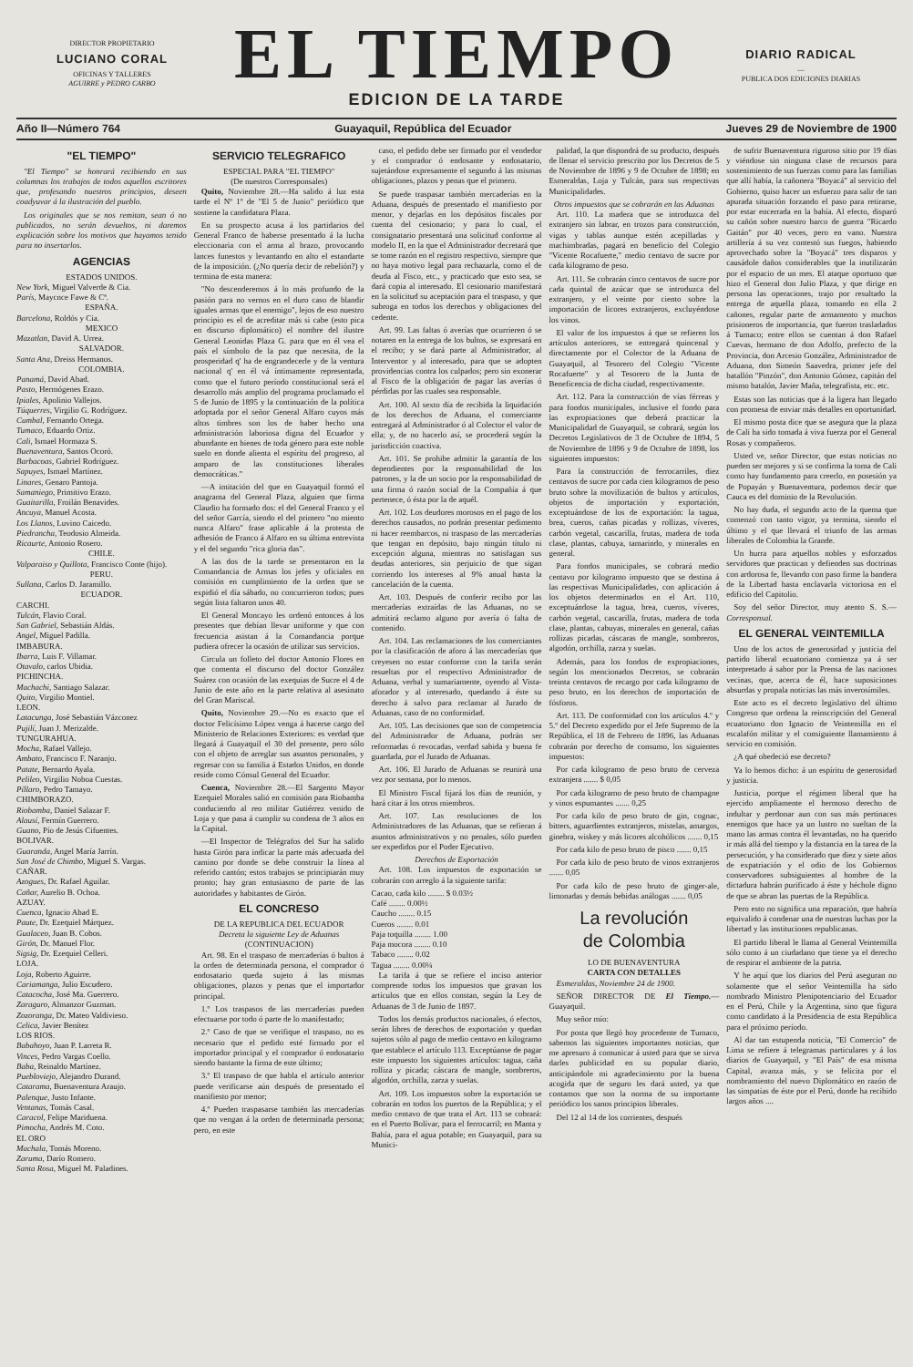DIRECTOR PROPIETARIO
LUCIANO CORAL
OFICINAS Y TALLERES
AGUIRRE y PEDRO CARBO
EL TIEMPO
EDICION DE LA TARDE
DIARIO RADICAL
—
PUBLICA DOS EDICIONES DIARIAS
Año II—Número 764 Guayaquil, República del Ecuador Jueves 29 de Noviembre de 1900
"EL TIEMPO"
"El Tiempo" se honrará recibiendo en sus columnas los trabajos de todos aquellos escritores que, profesando nuestros principios, deseen coadyuvar á la ilustración del pueblo.
Los originales que se nos remitan, sean ó no publicados, no serán devueltos, ni daremos explicación sobre los motivos que hayamos tenido para no insertarlos.
AGENCIAS
ESTADOS UNIDOS.
New York, Miguel Valverde & Cia.
París, Maycnce Fawe & Cª.
ESPAÑA.
Barcelona, Roldós y Cia.
MEXICO
Mazatlan, David A. Urrea.
SALVADOR.
Santa Ana, Dreiss Hermanos.
COLOMBIA.
Panamá, David Abad.
Pasto, Hermógenes Erazo.
Ipiales, Apolinio Vallejos.
Túquerres, Virgilio G. Rodríguez.
Cumbal, Fernando Ortega.
Tumaco, Eduardo Ortiz.
Cali, Ismael Hormaza S.
Buenaventura, Santos Ocoró.
Barbacoas, Gabriel Rodríguez.
Sapuyes, Ismael Martínez.
Linares, Genaro Pantoja.
Samaniego, Primitivo Erazo.
Guaitarilla, Froilán Benavides.
Ancuya, Manuel Acosta.
Los Llanos, Luvino Caicedo.
Piedrancha, Teodosio Almeida.
Ricaurte, Antonio Rosero.
CHILE.
Valparaiso y Quillota, Francisco Conte (hijo).
PERU.
Sullana, Carlos D. Jaramillo.
ECUADOR.
CARCHI.
Tulcán, Flavio Coral.
San Gabriel, Sebastián Aldás.
Angel, Miguel Padilla.
IMBABURA.
Ibarra, Luis F. Villamar.
Otavalo, carlos Ubidia.
PICHINCHA.
Machachi, Santiago Salazar.
Quito, Virgilio Montiel.
LEON.
Latacunga, José Sebastián Vázconez
Pujilí, Juan J. Merizalde.
TUNGURAHUA.
Mocha, Rafael Vallejo.
Ambato, Francisco F. Naranjo.
Patate, Bernardo Ayala.
Pelileo, Virgilio Noboa Cuestas.
Píllaro, Pedro Tamayo.
CHIMBORAZO.
Riobamba, Daniel Salazar F.
Alausí, Fermín Guerrero.
Guano, Pío de Jesús Cifuentes.
BOLIVAR.
Guaranda, Angel María Jarrín.
San José de Chimbo, Miguel S. Vargas.
CAÑAR.
Azogues, Dr. Rafael Aguilar.
Cañar, Aurelio B. Ochoa.
AZUAY.
Cuenca, Ignacio Abad E.
Paute, Dr. Ezequiel Márquez.
Gualaceo, Juan B. Cobos.
Girón, Dr. Manuel Flor.
Sigsig, Dr. Ezequiel Celleri.
LOJA.
Loja, Roberto Aguirre.
Cariamanga, Julio Escudero.
Catacocha, José Ma. Guerrero.
Zaraguro, Almanzor Guzman.
Zozoranga, Dr. Mateo Valdivieso.
Celica, Javier Benítez
LOS RIOS.
Babahoyo, Juan P. Larreta R.
Vinces, Pedro Vargas Coello.
Baba, Reinaldo Martínez.
Puebloviejo, Alejandro Durand.
Catarama, Buenaventura Araujo.
Palenque, Justo Infante.
Ventanas, Tomás Casal.
Caracol, Felipe Mariduena.
Pimocha, Andrés M. Coto.
EL ORO
Machala, Tomás Moreno.
Zaruma, Darío Romero.
Santa Rosa, Miguel M. Paladines.
SERVICIO TELEGRAFICO
ESPECIAL PARA "EL TIEMPO"
(De nuestros Corresponsales)
Quito, Noviembre 28.—Ha salido á luz esta tarde el Nº 1º de "El 5 de Junio" periódico que sostiene la candidatura Plaza.
En su prospecto acusa á los partidarios del General Franco de haberse presentado á la lucha eleccionaria con el arma al brazo, provocando lances funestos y levantando en alto el estandarte de la imposición. (¿No quería decir de rebelión?) y termina de esta manera:
"No descenderemos á lo más profundo de la pasión para no vernos en el duro caso de blandir iguales armas que el enemigo", lejos de eso nuestro principio es el de acreditar más si cabe (esto pica en discurso diplomático) el nombre del ilustre General Leonidas Plaza G. para que en él vea el país el símbolo de la paz que necesita, de la prosperidad q' ha de engrandecerle y de la ventura nacional q' en él vá íntimamente representada, como que el futuro período constitucional será el desarrollo más amplio del programa proclamado el 5 de Junio de 1895 y la continuación de la política adoptada por el señor General Alfaro cuyos más altos timbres son los de haber hecho una administración laboriosa digna del Ecuador y abundante en bienes de toda género para este noble suelo en donde alienta el espíritu del progreso, al amparo de las constituciones liberales democráticas."
—A imitación del que en Guayaquil formó el anagrama del General Plaza, alguien que firma Claudio ha formado dos: el del General Franco y el del señor García, siendo el del primero "no miento nunca Alfaro" frase aplicable á la protesta de adhesión de Franco á Alfaro en su última entrevista y el del segundo "rica gloria das".
A las dos de la tarde se presentaron en la Comandancia de Armas los jefes y oficiales en comisión en cumplimiento de la orden que se expidió el día sábado, no concurrieron todos; pues según lista faltaron unos 40.
El General Moncayo les ordenó entonces á los presentes que debían llevar uniforme y que con frecuencia asistan á la Comandancia porque pudiera ofrecer la ocasión de utilizar sus servicios.
Circula un folleto del doctor Antonio Flores en que comenta el discurso del doctor González Suárez con ocasión de las exequias de Sucre el 4 de Junio de este año en la parte relativa al asesinato del Gran Mariscal.
Quito, Noviembre 29.—No es exacto que el doctor Felicísimo López venga á hacerse cargo del Ministerio de Relaciones Exteriores: es verdad que llegará á Guayaquil el 30 del presente, pero sólo con el objeto de arreglar sus asuntos personales, y regresar con su familia á Estados Unidos, en donde reside como Cónsul General del Ecuador.
Cuenca, Noviembre 28.—El Sargento Mayor Ezequiel Morales salió en comisión para Riobamba conduciendo al reo militar Gutiérrez venido de Loja y que pasa á cumplir su condena de 3 años en la Capital.
—El Inspector de Telégrafos del Sur ha salido hasta Girón para indicar la parte más adecuada del camino por donde se debe construir la línea al referido cantón; estos trabajos se principiarán muy pronto; hay gran entusiasmo de parte de las autoridades y habitantes de Girón.
EL CONCRESO
DE LA REPUBLICA DEL ECUADOR
Decreta la siguiente Ley de Aduanas
(CONTINUACION)
Art. 98. En el traspaso de mercaderías ó bultos á la orden de determinada persona, el comprador ó endosatario queda sujeto á las mismas obligaciones, plazos y penas que el importador principal.
1.º Los traspasos de las mercaderías pueden efectuarse por todo ó parte de lo manifestado;
2.º Caso de que se verifique el traspaso, no es necesario que el pedido esté firmado por el importador principal y el comprador ó endosatario siendo bastante la firma de este último;
3.º El traspaso de que habla el artículo anterior puede verificarse aún después de presentado el manifiesto por menor;
4.º Pueden traspasarse también las mercaderías que no vengan á la orden de determinada persona; pero, en este
caso, el pedido debe ser firmado por el vendedor y el comprador ó endosante y endosatario, sujetándose expresamente el segundo á las mismas obligaciones, plazos y penas que el primero.
Se puede traspasar también mercaderías en la Aduana, después de presentado el manifiesto por menor, y dejarlas en los depósitos fiscales por cuenta del cesionario; y para lo cual, el consignatario presentará una solicitud conforme al modelo II, en la que el Administrador decretará que se tome razón en el registro respectivo, siempre que no haya motivo legal para rechazarla, como el de deuda al Fisco, etc., y practicado que esto sea, se dará copia al interesado. El cesionario manifestará en la solicitud su aceptación para el traspaso, y que subroga en todos los derechos y obligaciones del cedente.
Art. 99. Las faltas ó averías que ocurrieren ó se notaren en la entrega de los bultos, se expresará en el recibo; y se dará parte al Administrador, al Interventor y al interesado, para que se adopten providencias contra los culpados; pero sin exonerar al Fisco de la obligación de pagar las averías ó pérdidas por las cuales sea responsable.
Art. 100. Al sexto día de recibida la liquidación de los derechos de Aduana, el comerciante entregará al Administrador ó al Colector el valor de ella; y, de no hacerlo así, se procederá según la jurisdicción coactiva.
Art. 101. Se prohibe admitir la garantía de los dependientes por la responsabilidad de los patrones, y la de un socio por la responsabilidad de una firma ó razón social de la Compañía á que pertenece, ó ésta por la de aquél.
Art. 102. Los deudores morosos en el pago de los derechos causados, no podrán presentar pedimento ni hacer reembarcos, ni traspaso de las mercaderías que tengan en depósito, bajo ningún título ni excepción alguna, mientras no satisfagan sus deudas anteriores, sin perjuicio de que sigan corriendo los intereses al 9% anual hasta la cancelación de la cuenta.
Art. 103. Después de conferir recibo por las mercaderías extraídas de las Aduanas, no se admitirá reclamo alguno por avería ó falta de contenido.
Art. 104. Las reclamaciones de los comerciantes por la clasificación de aforo á las mercaderías que creyesen no estar conforme con la tarifa serán resueltas por el respectivo Administrador de Aduana, verbal y sumariamente, oyendo al Vista-aforador y al interesado, quedando á éste su derecho á salvo para reclamar al Jurado de Aduanas, caso de no conformidad.
Art. 105. Las decisiones que son de competencia del Administrador de Aduana, podrán ser reformadas ó revocadas, verdad sabida y buena fe guardada, por el Jurado de Aduanas.
Art. 106. El Jurado de Aduanas se reunirá una vez por semana, por lo menos.
El Ministro Fiscal fijará los días de reunión, y hará citar á los otros miembros.
Art. 107. Las resoluciones de los Administradores de las Aduanas, que se refieran á asuntos administrativos y no penales, sólo pueden ser expedidos por el Poder Ejecutivo.
Derechos de Exportación
Art. 108. Los impuestos de exportación se cobrarán con arreglo á la siguiente tarifa:
Cacao, cada kilo ........ $ 0.03½
Café ........ 0.00½
Caucho ........ 0.15
Cueros ........ 0.01
Paja toquilla ........ 1.00
Paja mocora ........ 0.10
Tabaco ........ 0.02
Tagua ........ 0.00¼
La tarifa á que se refiere el inciso anterior comprende todos los impuestos que gravan los artículos que en ellos constan, según la Ley de Aduanas de 3 de Junio de 1897.
Todos los demás productos nacionales, ó efectos, serán libres de derechos de exportación y quedan sujetos sólo al pago de medio centavo en kilogramo que establece el artículo 113. Exceptúanse de pagar este impuesto los siguientes artículos: tagua, caña rolliza y picada; cáscara de mangle, sombreros, algodón, orchilla, zarza y suelas.
Art. 109. Los impuestos sobre la exportación se cobrarán en todos los puertos de la República; y el medio centavo de que trata el Art. 113 se cobrará: en el Puerto Bolívar, para el ferrocarril; en Manta y Bahía, para el agua potable; en Guayaquil, para su Munici-
palidad, la que dispondrá de su producto, después de llenar el servicio prescrito por los Decretos de 5 de Noviembre de 1896 y 9 de Octubre de 1898; en Esmeraldas, Loja y Tulcán, para sus respectivas Municipalidades.
Otros impuestos que se cobrarán en las Aduanas
Art. 110. La madera que se introduzca del extranjero sin labrar, en trozos para construcción, vigas y tablas aunque estén acepilladas y machimbradas, pagará en beneficio del Colegio "Vicente Rocafuerte," medio centavo de sucre por cada kilogramo de peso.
Art. 111. Se cobrarán cinco centavos de sucre por cada quintal de azúcar que se introduzca del extranjero, y el veinte por ciento sobre la importación de licores extranjeros, excluyéndose los vinos.
El valor de los impuestos á que se refieren los artículos anteriores, se entregará quincenal y directamente por el Colector de la Aduana de Guayaquil, al Tesorero del Colegio "Vicente Rocafuerte" y al Tesorero de la Junta de Beneficencia de dicha ciudad, respectivamente.
Art. 112. Para la construcción de vías férreas y para fondos municipales, inclusive el fondo para las expropiaciones que deberá practicar la Municipalidad de Guayaquil, se cobrará, según los Decretos Legislativos de 3 de Octubre de 1894, 5 de Noviembre de 1896 y 9 de Octubre de 1898, los siguientes impuestos:
Para la construcción de ferrocarriles, diez centavos de sucre por cada cien kilogramos de peso bruto sobre la movilización de bultos y artículos, objetos de importación y exportación, exceptuándose de los de exportación: la tagua, brea, cueros, cañas picadas y rollizas, víveres, carbón vegetal, cascarilla, frutas, madera de toda clase, plantas, cabuya, tamarindo, y minerales en general.
Para fondos municipales, se cobrará medio centavo por kilogramo impuesto que se destina á las respectivas Municipalidades, con aplicación á los objetos determinados en el Art. 110, exceptuándose la tagua, brea, cueros, víveres, carbón vegetal, cascarilla, frutas, madera de toda clase, plantas, cabuyas, minerales en general, cañas rollizas picadas, cáscaras de mangle, sombreros, algodón, orchilla, zarza y suelas.
Además, para los fondos de expropiaciones, según los mencionados Decretos, se cobrarán treinta centavos de recargo por cada kilogramo de peso bruto, en los derechos de importación de fósforos.
Art. 113. De conformidad con los artículos 4.º y 5.º del Decreto expedido por el Jefe Supremo de la República, el 18 de Febrero de 1896, las Aduanas cobrarán por derecho de consumo, los siguientes impuestos:
Por cada kilogramo de peso bruto de cerveza extranjera ....... $ 0,05
Por cada kilogramo de peso bruto de champagne y vinos espumantes ....... 0,25
Por cada kilo de peso bruto de gin, cognac, bitters, aguardientes extranjeros, mistelas, amargos, ginebra, wiskey y más licores alcohólicos ....... 0,15
Por cada kilo de peso bruto de pisco ....... 0,15
Por cada kilo de peso bruto de vinos extranjeros ....... 0,05
Por cada kilo de peso bruto de ginger-ale, limonadas y demás bebidas análogas ....... 0,05
La revolución
de Colombia
LO DE BUENAVENTURA
CARTA CON DETALLES
Esmeraldas, Noviembre 24 de 1900.
SEÑOR DIRECTOR DE El Tiempo.—Guayaquil.
Muy señor mío:
Por posta que llegó hoy procedente de Tumaco, sabemos las siguientes importantes noticias, que me apresuro á comunicar á usted para que se sirva darles publicidad en su popular diario, anticipándole mi agradecimiento por la buena acogida que de seguro les dará usted, ya que contamos que son la norma de su importante periódico los sanos principios liberales.
Del 12 al 14 de los corrientes, después
de sufrir Buenaventura riguroso sitio por 19 días y viéndose sin ninguna clase de recursos para sostenimiento de sus fuerzas como para las familias que allí había, la cañonera "Boyacá" al servicio del Gobierno, quiso hacer un esfuerzo para salir de tan apurada situación forzando el paso para retirarse, por estar encerrada en la bahía. Al efecto, disparó su cañón sobre nuestro barco de guerra "Ricardo Gaitán" por 40 veces, pero en vano. Nuestra artillería á su vez contestó sus fuegos, habiendo aprovechado sobre la "Boyacá" tres disparos y causádole daños considerables que la inutilizarán por el espacio de un mes. El ataque oportuno que hizo el General don Julio Plaza, y que dirige en persona las operaciones, trajo por resultado la entrega de aquella plaza, tomando en ella 2 cañones, regular parte de armamento y muchos prisioneros de importancia, que fueron trasladados á Tumaco; entre ellos se cuentan á don Rafael Cuevas, hermano de don Adolfo, prefecto de la Provincia, don Arcesio González, Administrador de Aduana, don Simeón Saavedra, primer jefe del batallón "Pinzón", don Antonio Gómez, capitán del mismo batalón, Javier Maña, telegrafista, etc. etc.
Estas son las noticias que á la ligera han llegado con promesa de enviar más detalles en oportunidad.
El mismo posta dice que se asegura que la plaza de Cali ha sido tomada á viva fuerza por el General Rosas y compañeros.
Usted ve, señor Director, que estas noticias no pueden ser mejores y si se confirma la toma de Cali como hay fundamento para creerlo, en posesión ya de Popayán y Buenaventura, podemos decir que Cauca es del dominio de la Revolución.
No hay duda, el segundo acto de la quema que comenzó con tanto vigor, ya termina, siendo el último y el que llevará el triunfo de las armas liberales de Colombia la Grande.
Un hurra para aquellos nobles y esforzados servidores que practican y defienden sus doctrinas con ardorosa fe, llevando con paso firme la bandera de la Libertad hasta enclavarla victoriosa en el edificio del Capitolio.
Soy del señor Director, muy atento S. S.—Corresponsal.
EL GENERAL VEINTEMILLA
Uno de los actos de generosidad y justicia del partido liberal ecuatoriano comienza ya á ser interpretado á sabor por la Prensa de las naciones vecinas, que, acerca de él, hace suposiciones absurdas y propala noticias las más inverosímiles.
Este acto es el decreto legislativo del último Congreso que ordena la reinscripción del General ecuatoriano don Ignacio de Veintemilla en el escalafón militar y el consiguiente llamamiento á servicio en comisión.
¿A qué obedeció ese decreto?
Ya lo hemos dicho: á un espíritu de generosidad y justicia.
Justicia, porque el régimen liberal que ha ejercido ampliamente el hermoso derecho de indultar y perdonar aun con sus más pertinaces enemigos que hace ya un lustro no sueltan de la mano las armas contra él levantadas, no ha querido ir más allá del tiempo y la distancia en la tarea de la persecución, y ha considerado que diez y siete años de expatriación y el odio de los Gobiernos conservadores subsiguientes al hombre de la dictadura habrán purificado á éste y héchole digno de que se abran las puertas de la República.
Pero esto no significa una reparación, que habría equivalido á condenar una de nuestras luchas por la libertad y las instituciones republicanas.
El partido liberal le llama al General Veintemilla sólo como á un ciudadano que tiene ya el derecho de respirar el ambiente de la patria.
Y he aquí que los diarios del Perú aseguran no solamente que el señor Veintemilla ha sido nombrado Ministro Plenipotenciario del Ecuador en el Perú, Chile y la Argentina, sino que figura como candidato á la Presidencia de esta República para el próximo período.
Al dar tan estupenda noticia, "El Comercio" de Lima se refiere á telegramas particulares y á los diarios de Guayaquil, y "El País" de esa misma Capital, avanza más, y se felicita por el nombramiento del nuevo Diplomático en razón de las simpatías de éste por el Perú, donde ha recibido largos años ....